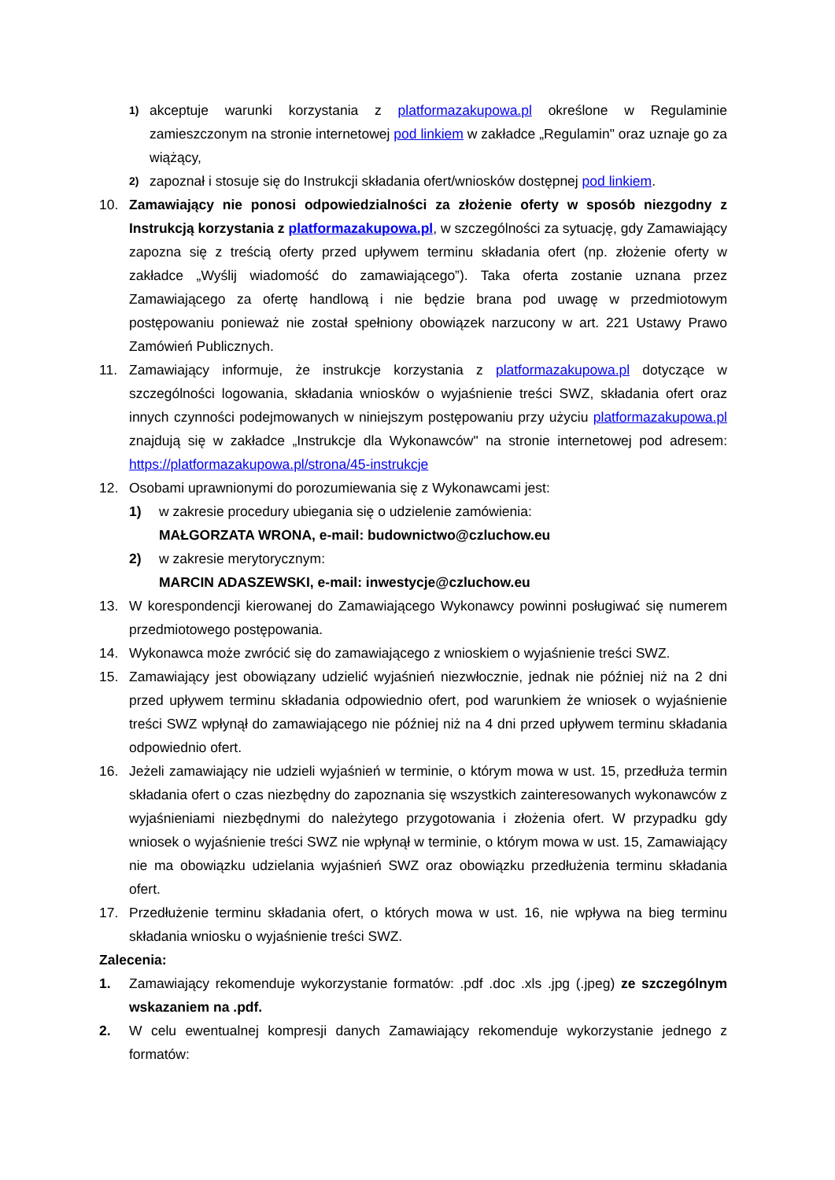1) akceptuje warunki korzystania z platformazakupowa.pl określone w Regulaminie zamieszczonym na stronie internetowej pod linkiem w zakładce „Regulamin" oraz uznaje go za wiążący,
2) zapoznał i stosuje się do Instrukcji składania ofert/wniosków dostępnej pod linkiem.
10. Zamawiający nie ponosi odpowiedzialności za złożenie oferty w sposób niezgodny z Instrukcją korzystania z platformazakupowa.pl, w szczególności za sytuację, gdy Zamawiający zapozna się z treścią oferty przed upływem terminu składania ofert (np. złożenie oferty w zakładce „Wyślij wiadomość do zamawiającego”). Taka oferta zostanie uznana przez Zamawiającego za ofertę handlową i nie będzie brana pod uwagę w przedmiotowym postępowaniu ponieważ nie został spełniony obowiązek narzucony w art. 221 Ustawy Prawo Zamówień Publicznych.
11. Zamawiający informuje, że instrukcje korzystania z platformazakupowa.pl dotyczące w szczególności logowania, składania wniosków o wyjaśnienie treści SWZ, składania ofert oraz innych czynności podejmowanych w niniejszym postępowaniu przy użyciu platformazakupowa.pl znajdują się w zakładce „Instrukcje dla Wykonawców" na stronie internetowej pod adresem: https://platformazakupowa.pl/strona/45-instrukcje
12. Osobami uprawnionymi do porozumiewania się z Wykonawcami jest:
1) w zakresie procedury ubiegania się o udzielenie zamówienia:
MAŁGORZATA WRONA, e-mail: budownictwo@czluchow.eu
2) w zakresie merytorycznym:
MARCIN ADASZEWSKI, e-mail: inwestycje@czluchow.eu
13. W korespondencji kierowanej do Zamawiającego Wykonawcy powinni posługiwać się numerem przedmiotowego postępowania.
14. Wykonawca może zwrócić się do zamawiającego z wnioskiem o wyjaśnienie treści SWZ.
15. Zamawiający jest obowiązany udzielić wyjaśnień niezwłocznie, jednak nie później niż na 2 dni przed upływem terminu składania odpowiednio ofert, pod warunkiem że wniosek o wyjaśnienie treści SWZ wpłynął do zamawiającego nie później niż na 4 dni przed upływem terminu składania odpowiednio ofert.
16. Jeżeli zamawiający nie udzieli wyjaśnień w terminie, o którym mowa w ust. 15, przedłuża termin składania ofert o czas niezbędny do zapoznania się wszystkich zainteresowanych wykonawców z wyjaśnieniami niezbędnymi do należytego przygotowania i złożenia ofert. W przypadku gdy wniosek o wyjaśnienie treści SWZ nie wpłynął w terminie, o którym mowa w ust. 15, Zamawiający nie ma obowiązku udzielania wyjaśnień SWZ oraz obowiązku przedłużenia terminu składania ofert.
17. Przedłużenie terminu składania ofert, o których mowa w ust. 16, nie wpływa na bieg terminu składania wniosku o wyjaśnienie treści SWZ.
Zalecenia:
1. Zamawiający rekomenduje wykorzystanie formatów: .pdf .doc .xls .jpg (.jpeg) ze szczególnym wskazaniem na .pdf.
2. W celu ewentualnej kompresji danych Zamawiający rekomenduje wykorzystanie jednego z formatów: